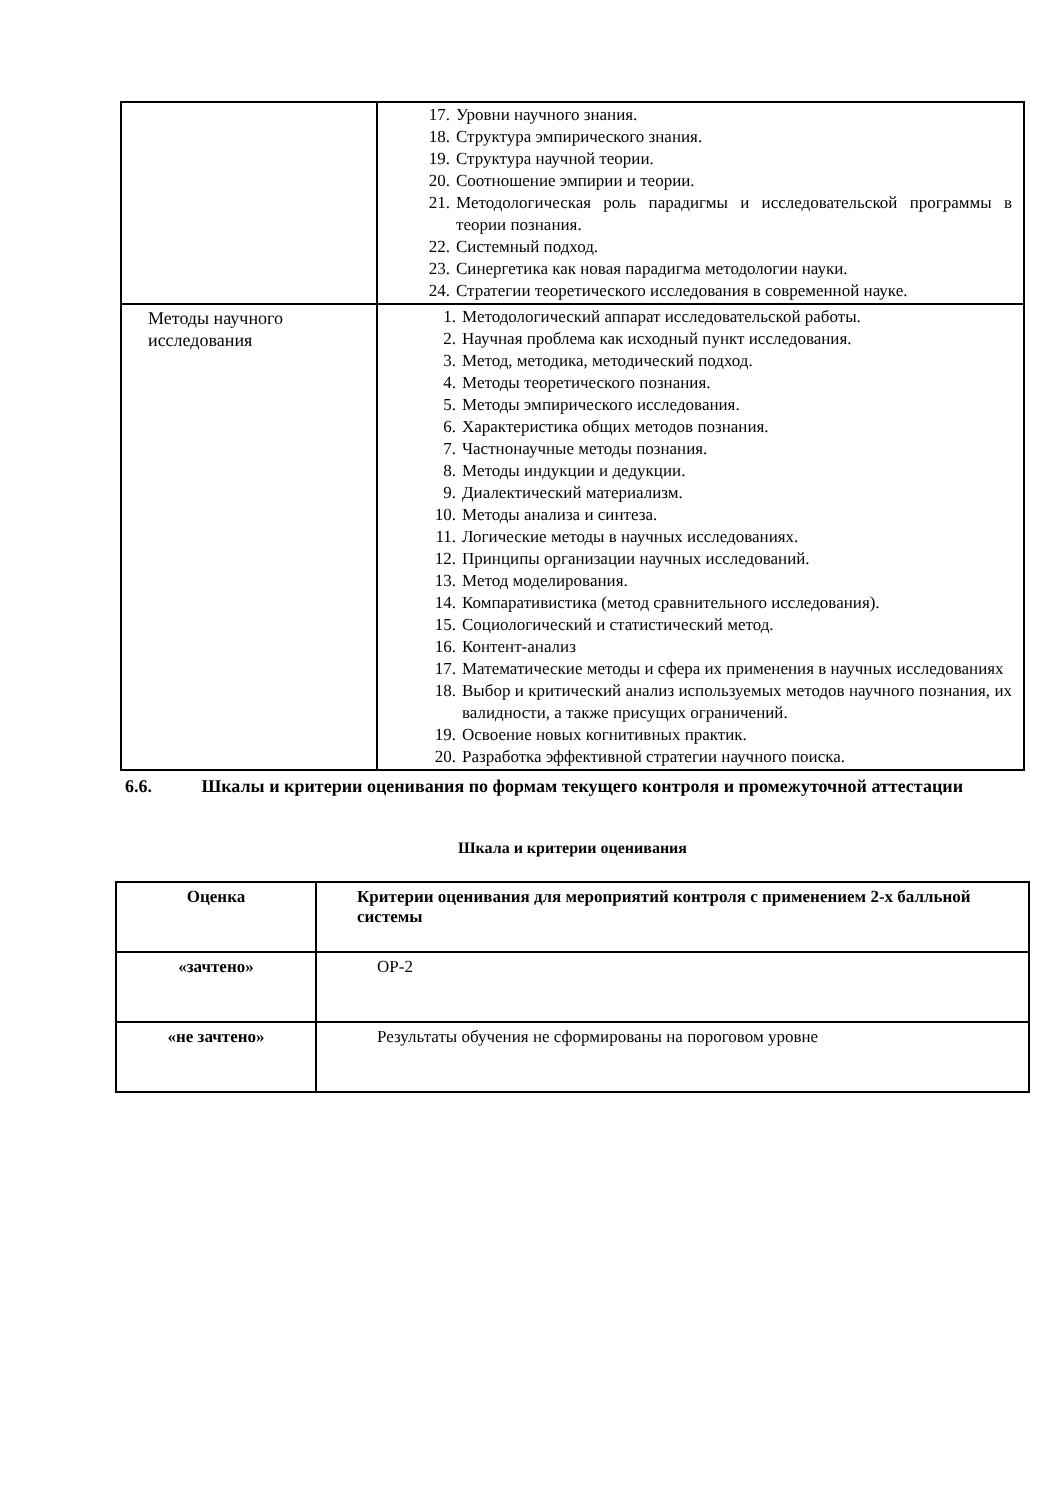| | 17. Уровни научного знания. 18. Структура эмпирического знания. 19. Структура научной теории. 20. Соотношение эмпирии и теории. 21. Методологическая роль парадигмы и исследовательской программы в теории познания. 22. Системный подход. 23. Синергетика как новая парадигма методологии науки. 24. Стратегии теоретического исследования в современной науке. |
| Методы научного исследования | 1. Методологический аппарат исследовательской работы. 2. Научная проблема как исходный пункт исследования. 3. Метод, методика, методический подход. 4. Методы теоретического познания. 5. Методы эмпирического исследования. 6. Характеристика общих методов познания. 7. Частнонаучные методы познания. 8. Методы индукции и дедукции. 9. Диалектический материализм. 10. Методы анализа и синтеза. 11. Логические методы в научных исследованиях. 12. Принципы организации научных исследований. 13. Метод моделирования. 14. Компаративистика (метод сравнительного исследования). 15. Социологический и статистический метод. 16. Контент-анализ 17. Математические методы и сфера их применения в научных исследованиях 18. Выбор и критический анализ используемых методов научного познания, их валидности, а также присущих ограничений. 19. Освоение новых когнитивных практик. 20. Разработка эффективной стратегии научного поиска. |
6.6. Шкалы и критерии оценивания по формам текущего контроля и промежуточной аттестации
Шкала и критерии оценивания
| Оценка | Критерии оценивания для мероприятий контроля с применением 2-х балльной системы |
| --- | --- |
| «зачтено» | ОР-2 |
| «не зачтено» | Результаты обучения не сформированы на пороговом уровне |